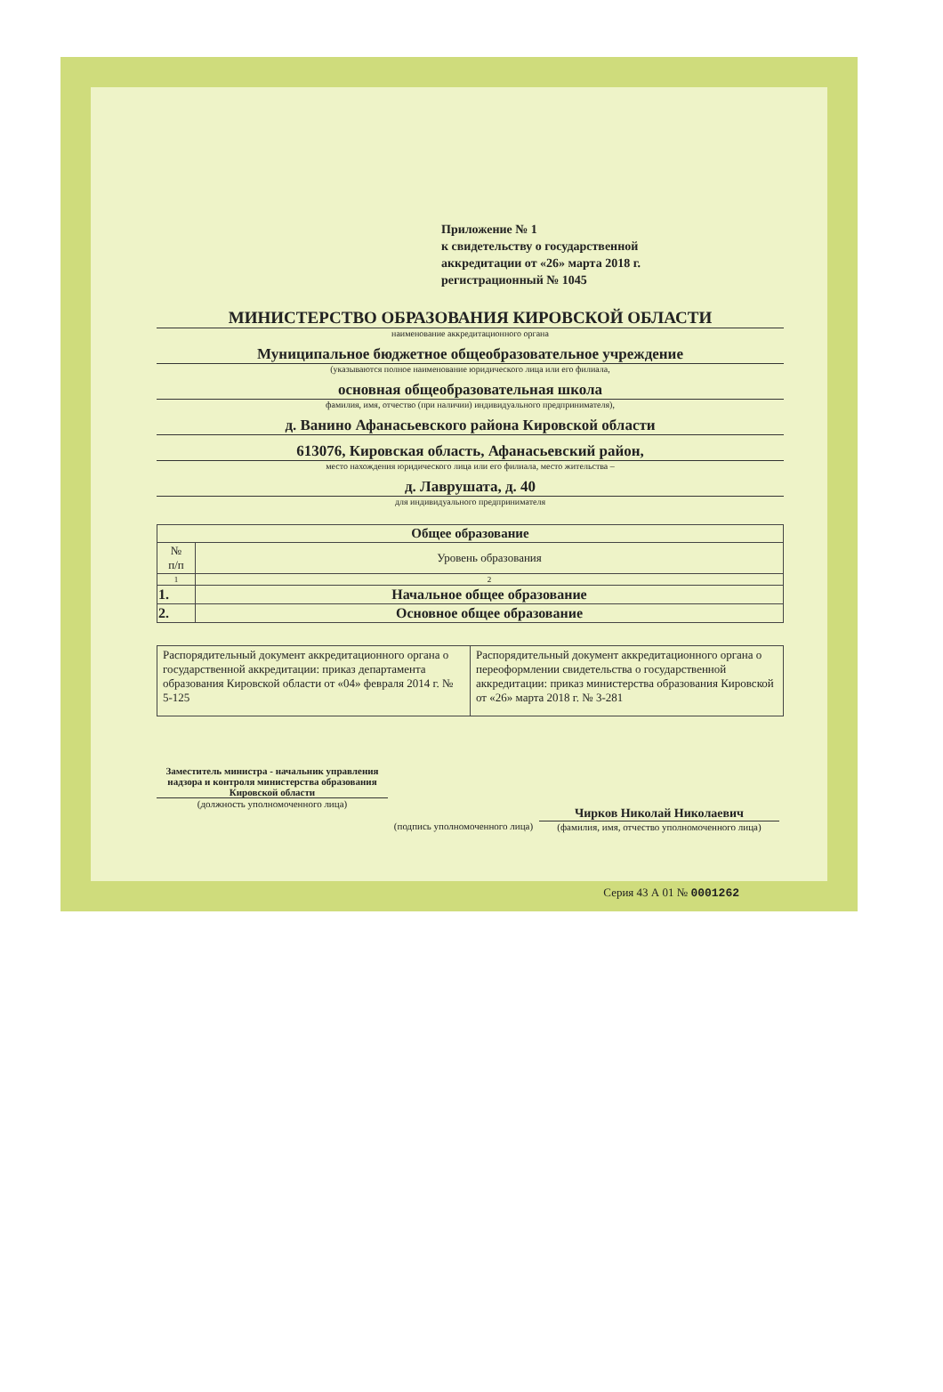Приложение № 1
к свидетельству о государственной
аккредитации от «26» марта 2018 г.
регистрационный № 1045
МИНИСТЕРСТВО ОБРАЗОВАНИЯ КИРОВСКОЙ ОБЛАСТИ
наименование аккредитационного органа
Муниципальное бюджетное общеобразовательное учреждение
(указываются полное наименование юридического лица или его филиала,
основная общеобразовательная школа
фамилия, имя, отчество (при наличии) индивидуального предпринимателя),
д. Ванино Афанасьевского района Кировской области
613076, Кировская область, Афанасьевский район,
место нахождения юридического лица или его филиала, место жительства –
д. Лаврушата, д. 40
для индивидуального предпринимателя
| Общее образование | |
| --- | --- |
| № п/п | Уровень образования |
| 1 | 2 |
| 1. | Начальное общее образование |
| 2. | Основное общее образование |
| Распорядительный документ аккредитационного органа о государственной аккредитации: приказ департамента образования Кировской области от «04» февраля 2014 г. № 5-125 | Распорядительный документ аккредитационного органа о переоформлении свидетельства о государственной аккредитации: приказ министерства образования Кировской от «26» марта 2018 г. № 3-281 |
Заместитель министра - начальник управления надзора и контроля министерства образования Кировской области
(должность уполномоченного лица)
(подпись уполномоченного лица)
Чирков Николай Николаевич
(фамилия, имя, отчество уполномоченного лица)
Серия 43 А 01 № 0001262